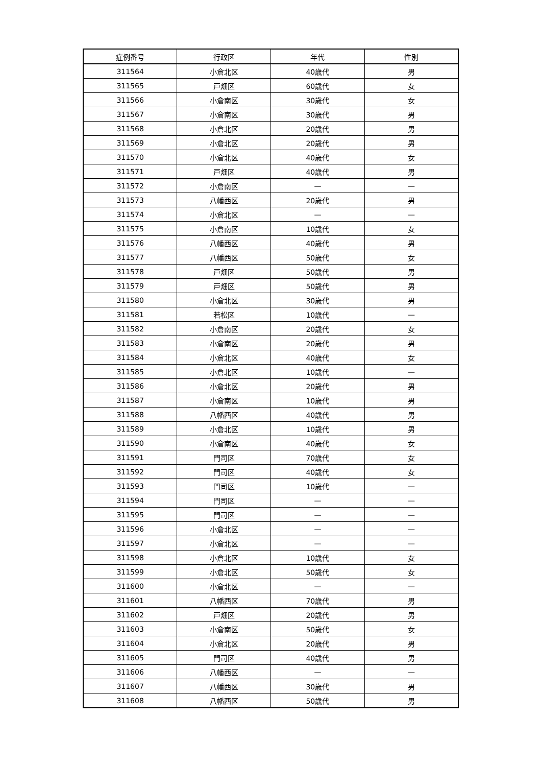| 症例番号 | 行政区 | 年代 | 性別 |
| --- | --- | --- | --- |
| 311564 | 小倉北区 | 40歳代 | 男 |
| 311565 | 戸畑区 | 60歳代 | 女 |
| 311566 | 小倉南区 | 30歳代 | 女 |
| 311567 | 小倉南区 | 30歳代 | 男 |
| 311568 | 小倉北区 | 20歳代 | 男 |
| 311569 | 小倉北区 | 20歳代 | 男 |
| 311570 | 小倉北区 | 40歳代 | 女 |
| 311571 | 戸畑区 | 40歳代 | 男 |
| 311572 | 小倉南区 | — | — |
| 311573 | 八幡西区 | 20歳代 | 男 |
| 311574 | 小倉北区 | — | — |
| 311575 | 小倉南区 | 10歳代 | 女 |
| 311576 | 八幡西区 | 40歳代 | 男 |
| 311577 | 八幡西区 | 50歳代 | 女 |
| 311578 | 戸畑区 | 50歳代 | 男 |
| 311579 | 戸畑区 | 50歳代 | 男 |
| 311580 | 小倉北区 | 30歳代 | 男 |
| 311581 | 若松区 | 10歳代 | — |
| 311582 | 小倉南区 | 20歳代 | 女 |
| 311583 | 小倉南区 | 20歳代 | 男 |
| 311584 | 小倉北区 | 40歳代 | 女 |
| 311585 | 小倉北区 | 10歳代 | — |
| 311586 | 小倉北区 | 20歳代 | 男 |
| 311587 | 小倉南区 | 10歳代 | 男 |
| 311588 | 八幡西区 | 40歳代 | 男 |
| 311589 | 小倉北区 | 10歳代 | 男 |
| 311590 | 小倉南区 | 40歳代 | 女 |
| 311591 | 門司区 | 70歳代 | 女 |
| 311592 | 門司区 | 40歳代 | 女 |
| 311593 | 門司区 | 10歳代 | — |
| 311594 | 門司区 | — | — |
| 311595 | 門司区 | — | — |
| 311596 | 小倉北区 | — | — |
| 311597 | 小倉北区 | — | — |
| 311598 | 小倉北区 | 10歳代 | 女 |
| 311599 | 小倉北区 | 50歳代 | 女 |
| 311600 | 小倉北区 | — | — |
| 311601 | 八幡西区 | 70歳代 | 男 |
| 311602 | 戸畑区 | 20歳代 | 男 |
| 311603 | 小倉南区 | 50歳代 | 女 |
| 311604 | 小倉北区 | 20歳代 | 男 |
| 311605 | 門司区 | 40歳代 | 男 |
| 311606 | 八幡西区 | — | — |
| 311607 | 八幡西区 | 30歳代 | 男 |
| 311608 | 八幡西区 | 50歳代 | 男 |